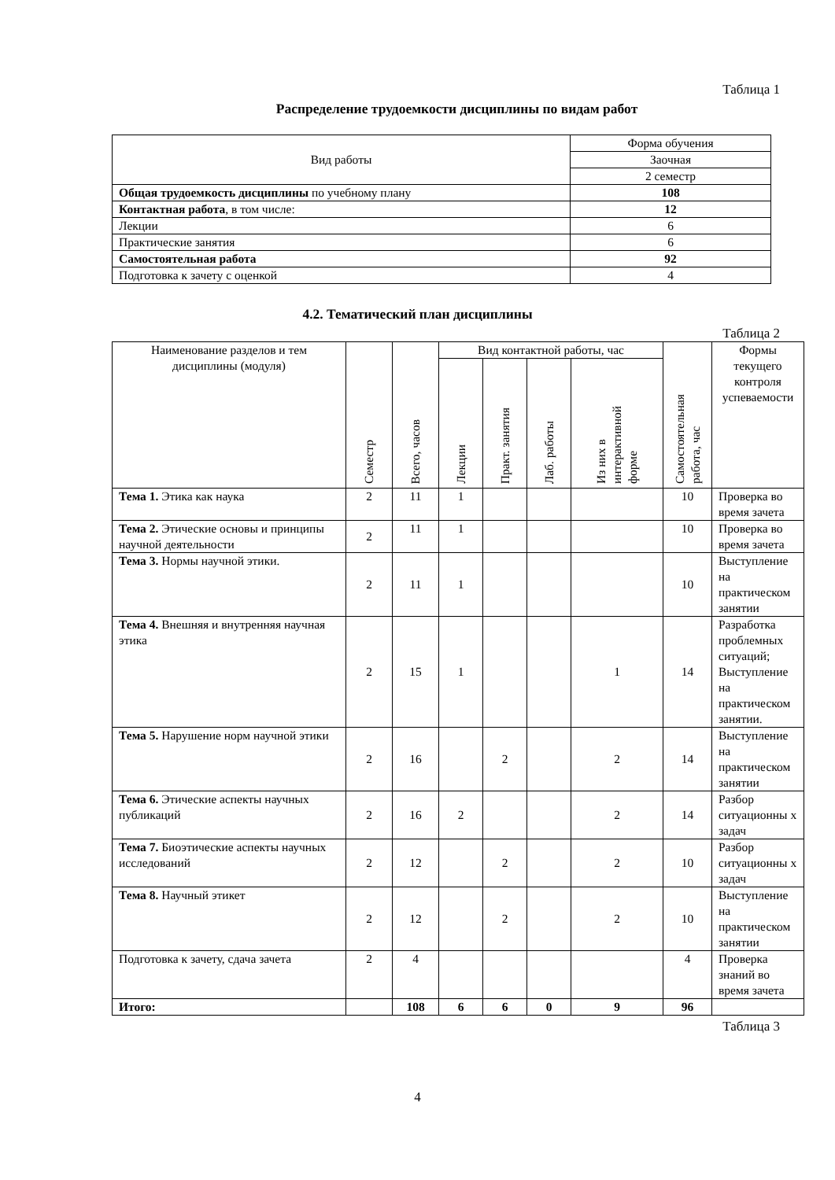Таблица 1
Распределение трудоемкости дисциплины по видам работ
| Вид работы | Форма обучения |
| | Заочная |
| | 2 семестр |
| Общая трудоемкость дисциплины по учебному плану | 108 |
| Контактная работа , в том числе: | 12 |
| Лекции | 6 |
| Практические занятия | 6 |
| Самостоятельная работа | 92 |
| Подготовка к зачету с оценкой | 4 |
4.2. Тематический план дисциплины
Таблица 2
| Наименование разделов и тем дисциплины (модуля) | Семестр | Всего, часов | Вид контактной работы, час | | | | Самостоятельная работа, час | Формы текущего контроля успеваемости |
| --- | --- | --- | --- | --- | --- | --- | --- | --- |
| | | | Лекции | Практ. занятия | Лаб. работы | Из них в интерактивной форме | | |
| Тема 1. Этика как наука | 2 | 11 | 1 | | | | 10 | Проверка во время зачета |
| Тема 2. Этические основы и принципы научной деятельности | 2 | 11 | 1 | | | | 10 | Проверка во время зачета |
| Тема 3. Нормы научной этики. | 2 | 11 | 1 | | | | 10 | Выступление на практическом занятии |
| Тема 4. Внешняя и внутренняя научная этика | 2 | 15 | 1 | | | 1 | 14 | Разработка проблемных ситуаций; Выступление на практическом занятии. |
| Тема 5. Нарушение норм научной этики | 2 | 16 | | 2 | | 2 | 14 | Выступление на практическом занятии |
| Тема 6. Этические аспекты научных публикаций | 2 | 16 | 2 | | | 2 | 14 | Разбор ситуационны х задач |
| Тема 7. Биоэтические аспекты научных исследований | 2 | 12 | | 2 | | 2 | 10 | Разбор ситуационны х задач |
| Тема 8. Научный этикет | 2 | 12 | | 2 | | 2 | 10 | Выступление на практическом занятии |
| Подготовка к зачету, сдача зачета | 2 | 4 | | | | | 4 | Проверка знаний во время зачета |
| Итого: | | 108 | 6 | 6 | 0 | 9 | 96 | |
Таблица 3
4